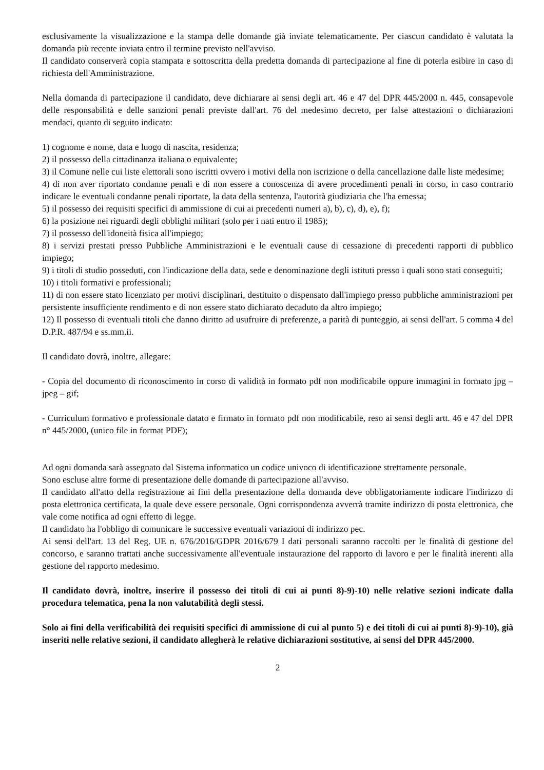esclusivamente la visualizzazione e la stampa delle domande già inviate telematicamente. Per ciascun candidato è valutata la domanda più recente inviata entro il termine previsto nell'avviso.
Il candidato conserverà copia stampata e sottoscritta della predetta domanda di partecipazione al fine di poterla esibire in caso di richiesta dell'Amministrazione.
Nella domanda di partecipazione il candidato, deve dichiarare ai sensi degli art. 46 e 47 del DPR 445/2000 n. 445, consapevole delle responsabilità e delle sanzioni penali previste dall'art. 76 del medesimo decreto, per false attestazioni o dichiarazioni mendaci, quanto di seguito indicato:
1) cognome e nome, data e luogo di nascita, residenza;
2) il possesso della cittadinanza italiana o equivalente;
3) il Comune nelle cui liste elettorali sono iscritti ovvero i motivi della non iscrizione o della cancellazione dalle liste medesime;
4) di non aver riportato condanne penali e di non essere a conoscenza di avere procedimenti penali in corso, in caso contrario indicare le eventuali condanne penali riportate, la data della sentenza, l'autorità giudiziaria che l'ha emessa;
5) il possesso dei requisiti specifici di ammissione di cui ai precedenti numeri a), b), c), d), e), f);
6) la posizione nei riguardi degli obblighi militari (solo per i nati entro il 1985);
7) il possesso dell'idoneità fisica all'impiego;
8) i servizi prestati presso Pubbliche Amministrazioni e le eventuali cause di cessazione di precedenti rapporti di pubblico impiego;
9) i titoli di studio posseduti, con l'indicazione della data, sede e denominazione degli istituti presso i quali sono stati conseguiti;
10) i titoli formativi e professionali;
11) di non essere stato licenziato per motivi disciplinari, destituito o dispensato dall'impiego presso pubbliche amministrazioni per persistente insufficiente rendimento e di non essere stato dichiarato decaduto da altro impiego;
12) Il possesso di eventuali titoli che danno diritto ad usufruire di preferenze, a parità di punteggio, ai sensi dell'art. 5 comma 4 del D.P.R. 487/94 e ss.mm.ii.
Il candidato dovrà, inoltre, allegare:
- Copia del documento di riconoscimento in corso di validità in formato pdf non modificabile oppure immagini in formato jpg – jpeg – gif;
- Curriculum formativo e professionale datato e firmato in formato pdf non modificabile, reso ai sensi degli artt. 46 e 47 del DPR n° 445/2000, (unico file in format PDF);
Ad ogni domanda sarà assegnato dal Sistema informatico un codice univoco di identificazione strettamente personale.
Sono escluse altre forme di presentazione delle domande di partecipazione all'avviso.
Il candidato all'atto della registrazione ai fini della presentazione della domanda deve obbligatoriamente indicare l'indirizzo di posta elettronica certificata, la quale deve essere personale. Ogni corrispondenza avverrà tramite indirizzo di posta elettronica, che vale come notifica ad ogni effetto di legge.
Il candidato ha l'obbligo di comunicare le successive eventuali variazioni di indirizzo pec.
Ai sensi dell'art. 13 del Reg. UE n. 676/2016/GDPR 2016/679 I dati personali saranno raccolti per le finalità di gestione del concorso, e saranno trattati anche successivamente all'eventuale instaurazione del rapporto di lavoro e per le finalità inerenti alla gestione del rapporto medesimo.
Il candidato dovrà, inoltre, inserire il possesso dei titoli di cui ai punti 8)-9)-10) nelle relative sezioni indicate dalla procedura telematica, pena la non valutabilità degli stessi.
Solo ai fini della verificabilità dei requisiti specifici di ammissione di cui al punto 5) e dei titoli di cui ai punti 8)-9)-10), già inseriti nelle relative sezioni, il candidato allegherà le relative dichiarazioni sostitutive, ai sensi del DPR 445/2000.
2